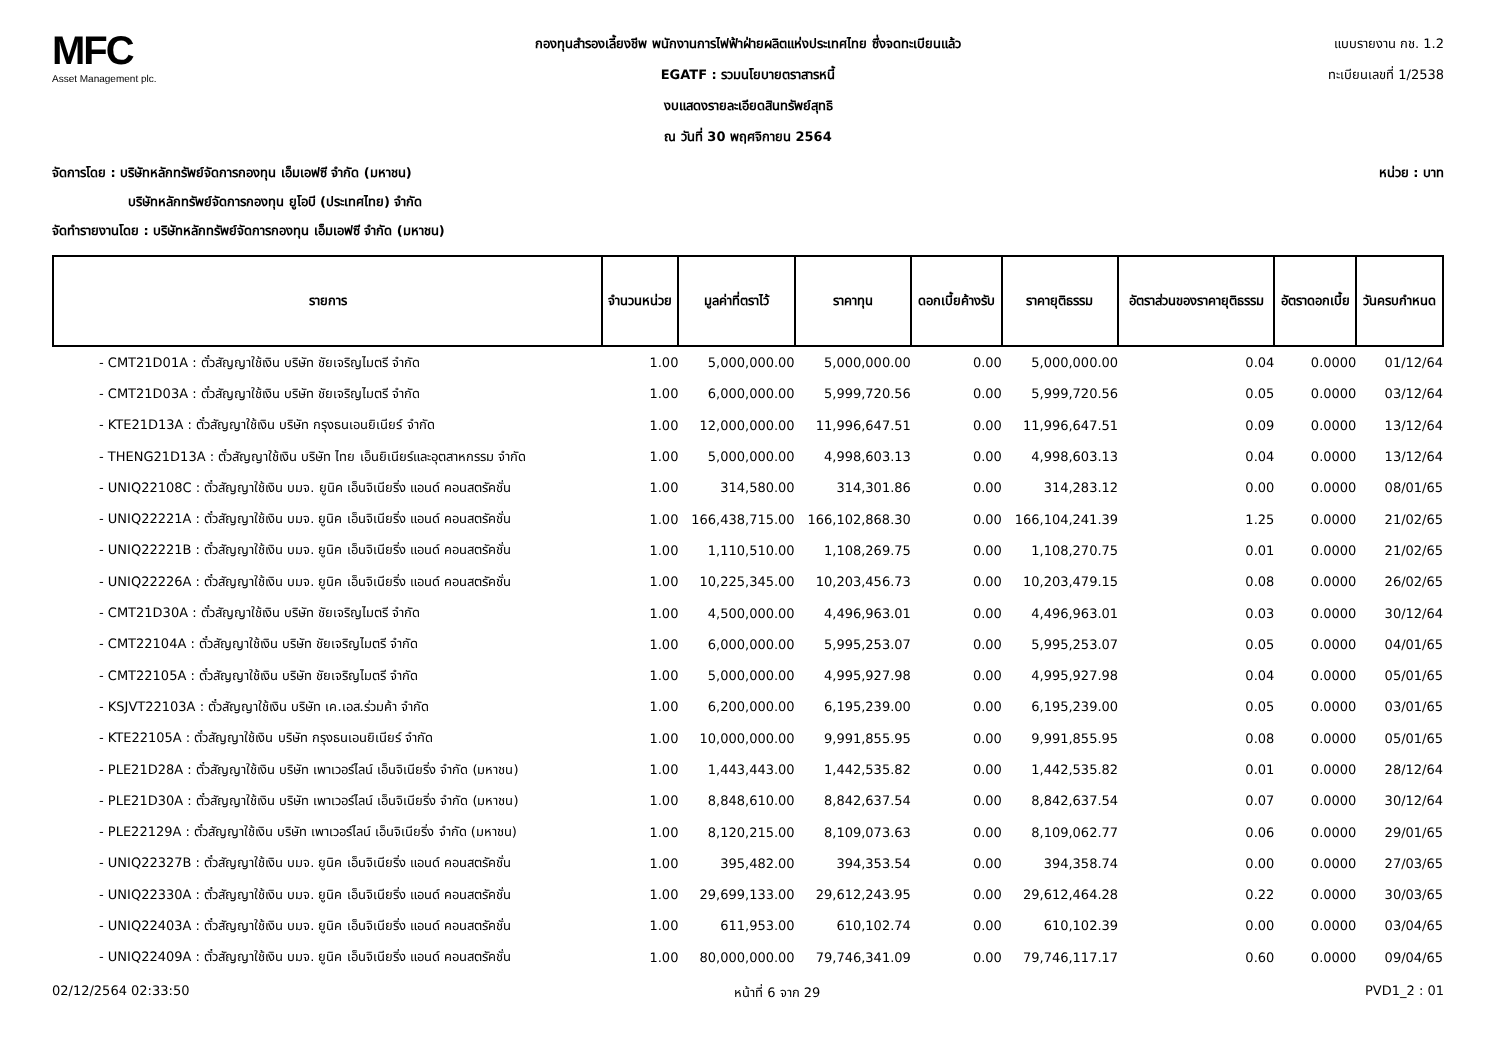MFC
Asset Management plc.
กองทุนสำรองเลี้ยงชีพ พนักงานการไฟฟ้าฝ่ายผลิตแห่งประเทศไทย ซึ่งจดทะเบียนแล้ว
EGATF : รวมนโยบายตราสารหนี้
งบแสดงรายละเอียดสินทรัพย์สุทธิ
ณ วันที่ 30 พฤศจิกายน 2564
แบบรายงาน กช. 1.2
ทะเบียนเลขที่ 1/2538
จัดการโดย : บริษัทหลักทรัพย์จัดการกองทุน เอ็มเอฟซี จำกัด (มหาชน)
บริษัทหลักทรัพย์จัดการกองทุน ยูโอบี (ประเทศไทย) จำกัด
จัดทำรายงานโดย : บริษัทหลักทรัพย์จัดการกองทุน เอ็มเอฟซี จำกัด (มหาชน)
หน่วย : บาท
| รายการ | จำนวนหน่วย | มูลค่าที่ตราไว้ | ราคาทุน | ดอกเบี้ยค้างรับ | ราคายุติธรรม | อัตราส่วนของราคายุติธรรม | อัตราดอกเบี้ย | วันครบกำหนด |
| --- | --- | --- | --- | --- | --- | --- | --- | --- |
| - CMT21D01A : ตั๋วสัญญาใช้เงิน บริษัท ชัยเจริญไมตรี จำกัด | 1.00 | 5,000,000.00 | 5,000,000.00 | 0.00 | 5,000,000.00 | 0.04 | 0.0000 | 01/12/64 |
| - CMT21D03A : ตั๋วสัญญาใช้เงิน บริษัท ชัยเจริญไมตรี จำกัด | 1.00 | 6,000,000.00 | 5,999,720.56 | 0.00 | 5,999,720.56 | 0.05 | 0.0000 | 03/12/64 |
| - KTE21D13A : ตั๋วสัญญาใช้เงิน บริษัท กรุงธนเอนยิเนียร์ จำกัด | 1.00 | 12,000,000.00 | 11,996,647.51 | 0.00 | 11,996,647.51 | 0.09 | 0.0000 | 13/12/64 |
| - THENG21D13A : ตั๋วสัญญาใช้เงิน บริษัท ไทย เอ็นยิเนียร์และอุตสาหกรรม จำกัด | 1.00 | 5,000,000.00 | 4,998,603.13 | 0.00 | 4,998,603.13 | 0.04 | 0.0000 | 13/12/64 |
| - UNIQ22108C : ตั๋วสัญญาใช้เงิน บมจ. ยูนิค เอ็นจิเนียริ่ง แอนด์ คอนสตรัคชั่น | 1.00 | 314,580.00 | 314,301.86 | 0.00 | 314,283.12 | 0.00 | 0.0000 | 08/01/65 |
| - UNIQ22221A : ตั๋วสัญญาใช้เงิน บมจ. ยูนิค เอ็นจิเนียริ่ง แอนด์ คอนสตรัคชั่น | 1.00 | 166,438,715.00 | 166,102,868.30 | 0.00 | 166,104,241.39 | 1.25 | 0.0000 | 21/02/65 |
| - UNIQ22221B : ตั๋วสัญญาใช้เงิน บมจ. ยูนิค เอ็นจิเนียริ่ง แอนด์ คอนสตรัคชั่น | 1.00 | 1,110,510.00 | 1,108,269.75 | 0.00 | 1,108,270.75 | 0.01 | 0.0000 | 21/02/65 |
| - UNIQ22226A : ตั๋วสัญญาใช้เงิน บมจ. ยูนิค เอ็นจิเนียริ่ง แอนด์ คอนสตรัคชั่น | 1.00 | 10,225,345.00 | 10,203,456.73 | 0.00 | 10,203,479.15 | 0.08 | 0.0000 | 26/02/65 |
| - CMT21D30A : ตั๋วสัญญาใช้เงิน บริษัท ชัยเจริญไมตรี จำกัด | 1.00 | 4,500,000.00 | 4,496,963.01 | 0.00 | 4,496,963.01 | 0.03 | 0.0000 | 30/12/64 |
| - CMT22104A : ตั๋วสัญญาใช้เงิน บริษัท ชัยเจริญไมตรี จำกัด | 1.00 | 6,000,000.00 | 5,995,253.07 | 0.00 | 5,995,253.07 | 0.05 | 0.0000 | 04/01/65 |
| - CMT22105A : ตั๋วสัญญาใช้เงิน บริษัท ชัยเจริญไมตรี จำกัด | 1.00 | 5,000,000.00 | 4,995,927.98 | 0.00 | 4,995,927.98 | 0.04 | 0.0000 | 05/01/65 |
| - KSJVT22103A : ตั๋วสัญญาใช้เงิน บริษัท เค.เอส.ร่วมค้า จำกัด | 1.00 | 6,200,000.00 | 6,195,239.00 | 0.00 | 6,195,239.00 | 0.05 | 0.0000 | 03/01/65 |
| - KTE22105A : ตั๋วสัญญาใช้เงิน บริษัท กรุงธนเอนยิเนียร์ จำกัด | 1.00 | 10,000,000.00 | 9,991,855.95 | 0.00 | 9,991,855.95 | 0.08 | 0.0000 | 05/01/65 |
| - PLE21D28A : ตั๋วสัญญาใช้เงิน บริษัท เพาเวอร์ไลน์ เอ็นจิเนียริ่ง จำกัด (มหาชน) | 1.00 | 1,443,443.00 | 1,442,535.82 | 0.00 | 1,442,535.82 | 0.01 | 0.0000 | 28/12/64 |
| - PLE21D30A : ตั๋วสัญญาใช้เงิน บริษัท เพาเวอร์ไลน์ เอ็นจิเนียริ่ง จำกัด (มหาชน) | 1.00 | 8,848,610.00 | 8,842,637.54 | 0.00 | 8,842,637.54 | 0.07 | 0.0000 | 30/12/64 |
| - PLE22129A : ตั๋วสัญญาใช้เงิน บริษัท เพาเวอร์ไลน์ เอ็นจิเนียริ่ง จำกัด (มหาชน) | 1.00 | 8,120,215.00 | 8,109,073.63 | 0.00 | 8,109,062.77 | 0.06 | 0.0000 | 29/01/65 |
| - UNIQ22327B : ตั๋วสัญญาใช้เงิน บมจ. ยูนิค เอ็นจิเนียริ่ง แอนด์ คอนสตรัคชั่น | 1.00 | 395,482.00 | 394,353.54 | 0.00 | 394,358.74 | 0.00 | 0.0000 | 27/03/65 |
| - UNIQ22330A : ตั๋วสัญญาใช้เงิน บมจ. ยูนิค เอ็นจิเนียริ่ง แอนด์ คอนสตรัคชั่น | 1.00 | 29,699,133.00 | 29,612,243.95 | 0.00 | 29,612,464.28 | 0.22 | 0.0000 | 30/03/65 |
| - UNIQ22403A : ตั๋วสัญญาใช้เงิน บมจ. ยูนิค เอ็นจิเนียริ่ง แอนด์ คอนสตรัคชั่น | 1.00 | 611,953.00 | 610,102.74 | 0.00 | 610,102.39 | 0.00 | 0.0000 | 03/04/65 |
| - UNIQ22409A : ตั๋วสัญญาใช้เงิน บมจ. ยูนิค เอ็นจิเนียริ่ง แอนด์ คอนสตรัคชั่น | 1.00 | 80,000,000.00 | 79,746,341.09 | 0.00 | 79,746,117.17 | 0.60 | 0.0000 | 09/04/65 |
02/12/2564 02:33:50 หน้าที่ 6 จาก 29 PVD1_2 : 01